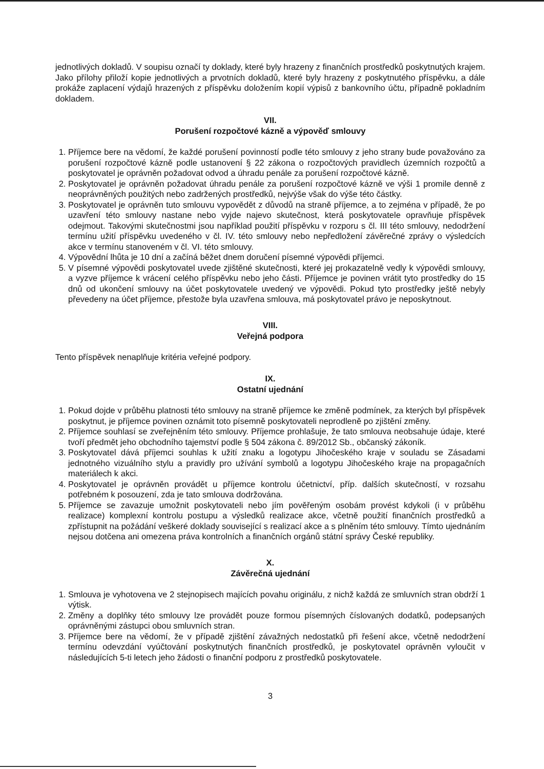jednotlivých dokladů. V soupisu označí ty doklady, které byly hrazeny z finančních prostředků poskytnutých krajem. Jako přílohy přiloží kopie jednotlivých a prvotních dokladů, které byly hrazeny z poskytnutého příspěvku, a dále prokáže zaplacení výdajů hrazených z příspěvku doložením kopií výpisů z bankovního účtu, případně pokladním dokladem.
VII.
Porušení rozpočtové kázně a výpověď smlouvy
1. Příjemce bere na vědomí, že každé porušení povinností podle této smlouvy z jeho strany bude považováno za porušení rozpočtové kázně podle ustanovení § 22 zákona o rozpočtových pravidlech územních rozpočtů a poskytovatel je oprávněn požadovat odvod a úhradu penále za porušení rozpočtové kázně.
2. Poskytovatel je oprávněn požadovat úhradu penále za porušení rozpočtové kázně ve výši 1 promile denně z neoprávněných použitých nebo zadržených prostředků, nejvýše však do výše této částky.
3. Poskytovatel je oprávněn tuto smlouvu vypovědět z důvodů na straně příjemce, a to zejména v případě, že po uzavření této smlouvy nastane nebo vyjde najevo skutečnost, která poskytovatele opravňuje příspěvek odejmout. Takovými skutečnostmi jsou například použití příspěvku v rozporu s čl. III této smlouvy, nedodržení termínu užití příspěvku uvedeného v čl. IV. této smlouvy nebo nepředložení závěrečné zprávy o výsledcích akce v termínu stanoveném v čl. VI. této smlouvy.
4. Výpovědní lhůta je 10 dní a začíná běžet dnem doručení písemné výpovědi příjemci.
5. V písemné výpovědi poskytovatel uvede zjištěné skutečnosti, které jej prokazatelně vedly k výpovědi smlouvy, a vyzve příjemce k vrácení celého příspěvku nebo jeho části. Příjemce je povinen vrátit tyto prostředky do 15 dnů od ukončení smlouvy na účet poskytovatele uvedený ve výpovědi. Pokud tyto prostředky ještě nebyly převedeny na účet příjemce, přestože byla uzavřena smlouva, má poskytovatel právo je neposkytnout.
VIII.
Veřejná podpora
Tento příspěvek nenaplňuje kritéria veřejné podpory.
IX.
Ostatní ujednání
1. Pokud dojde v průběhu platnosti této smlouvy na straně příjemce ke změně podmínek, za kterých byl příspěvek poskytnut, je příjemce povinen oznámit toto písemně poskytovateli neprodleně po zjištění změny.
2. Příjemce souhlasí se zveřejněním této smlouvy. Příjemce prohlašuje, že tato smlouva neobsahuje údaje, které tvoří předmět jeho obchodního tajemství podle § 504 zákona č. 89/2012 Sb., občanský zákoník.
3. Poskytovatel dává příjemci souhlas k užití znaku a logotypu Jihočeského kraje v souladu se Zásadami jednotného vizuálního stylu a pravidly pro užívání symbolů a logotypu Jihočeského kraje na propagačních materiálech k akci.
4. Poskytovatel je oprávněn provádět u příjemce kontrolu účetnictví, příp. dalších skutečností, v rozsahu potřebném k posouzení, zda je tato smlouva dodržována.
5. Příjemce se zavazuje umožnit poskytovateli nebo jím pověřeným osobám provést kdykoli (i v průběhu realizace) komplexní kontrolu postupu a výsledků realizace akce, včetně použití finančních prostředků a zpřístupnit na požádání veškeré doklady související s realizací akce a s plněním této smlouvy. Tímto ujednáním nejsou dotčena ani omezena práva kontrolních a finančních orgánů státní správy České republiky.
X.
Závěrečná ujednání
1. Smlouva je vyhotovena ve 2 stejnopisech majících povahu originálu, z nichž každá ze smluvních stran obdrží 1 výtisk.
2. Změny a doplňky této smlouvy lze provádět pouze formou písemných číslovaných dodatků, podepsaných oprávněnými zástupci obou smluvních stran.
3. Příjemce bere na vědomí, že v případě zjištění závažných nedostatků při řešení akce, včetně nedodržení termínu odevzdání vyúčtování poskytnutých finančních prostředků, je poskytovatel oprávněn vyloučit v následujících 5-ti letech jeho žádosti o finanční podporu z prostředků poskytovatele.
3